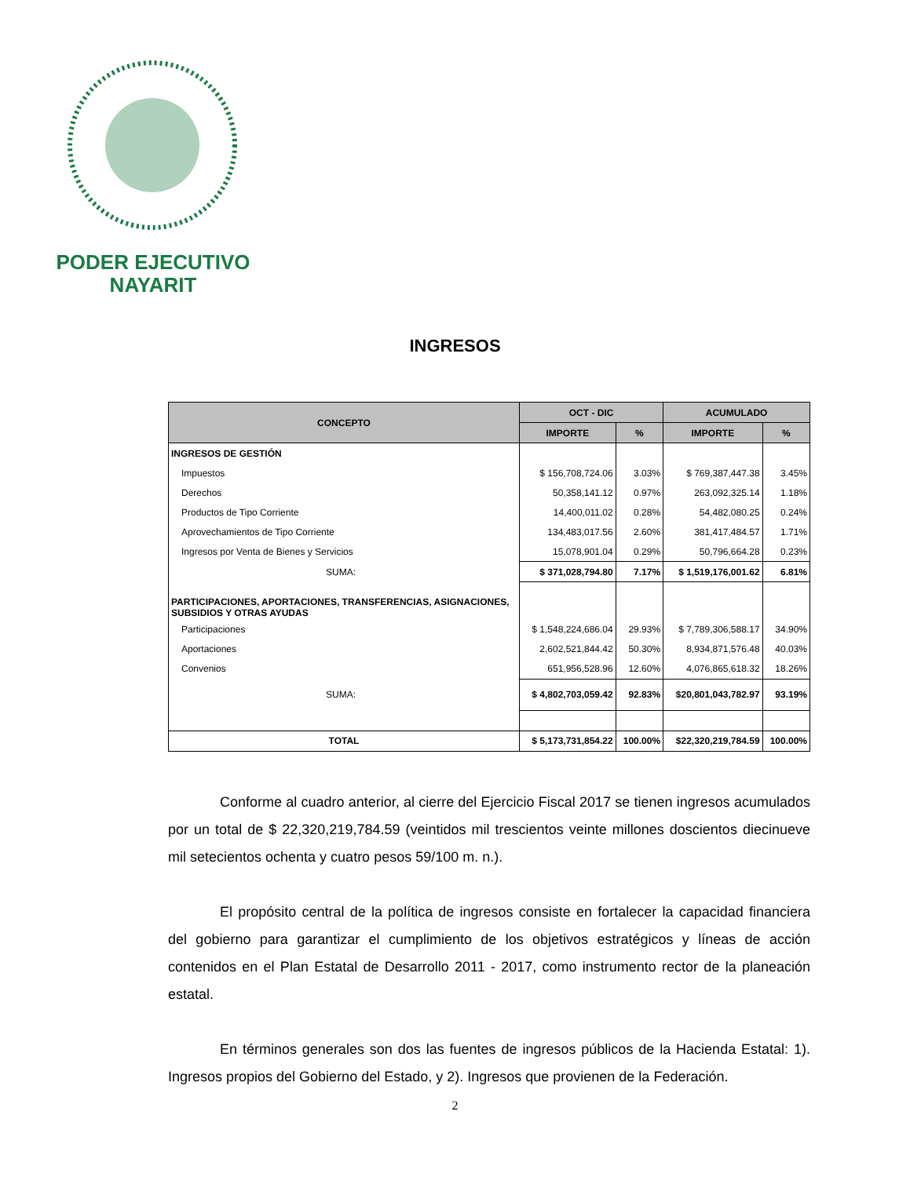PODER EJECUTIVO
NAYARIT
INGRESOS
| CONCEPTO | OCT - DIC | | ACUMULADO | |
| --- | --- | --- | --- | --- |
| | IMPORTE | % | IMPORTE | % |
| INGRESOS DE GESTIÓN | | | | |
| Impuestos | $ 156,708,724.06 | 3.03% | $ 769,387,447.38 | 3.45% |
| Derechos | 50,358,141.12 | 0.97% | 263,092,325.14 | 1.18% |
| Productos de Tipo Corriente | 14,400,011.02 | 0.28% | 54,482,080.25 | 0.24% |
| Aprovechamientos de Tipo Corriente | 134,483,017.56 | 2.60% | 381,417,484.57 | 1.71% |
| Ingresos por Venta de Bienes y Servicios | 15,078,901.04 | 0.29% | 50,796,664.28 | 0.23% |
| SUMA: | $ 371,028,794.80 | 7.17% | $ 1,519,176,001.62 | 6.81% |
| PARTICIPACIONES, APORTACIONES, TRANSFERENCIAS, ASIGNACIONES, SUBSIDIOS Y OTRAS AYUDAS | | | | |
| Participaciones | $ 1,548,224,686.04 | 29.93% | $ 7,789,306,588.17 | 34.90% |
| Aportaciones | 2,602,521,844.42 | 50.30% | 8,934,871,576.48 | 40.03% |
| Convenios | 651,956,528.96 | 12.60% | 4,076,865,618.32 | 18.26% |
| SUMA: | $ 4,802,703,059.42 | 92.83% | $20,801,043,782.97 | 93.19% |
| TOTAL | $ 5,173,731,854.22 | 100.00% | $22,320,219,784.59 | 100.00% |
Conforme al cuadro anterior, al cierre del Ejercicio Fiscal 2017 se tienen ingresos acumulados por un total de $ 22,320,219,784.59 (veintidos mil trescientos veinte millones doscientos diecinueve mil setecientos ochenta y cuatro pesos 59/100 m. n.).
El propósito central de la política de ingresos consiste en fortalecer la capacidad financiera del gobierno para garantizar el cumplimiento de los objetivos estratégicos y líneas de acción contenidos en el Plan Estatal de Desarrollo 2011 - 2017, como instrumento rector de la planeación estatal.
En términos generales son dos las fuentes de ingresos públicos de la Hacienda Estatal: 1). Ingresos propios del Gobierno del Estado, y 2). Ingresos que provienen de la Federación.
2